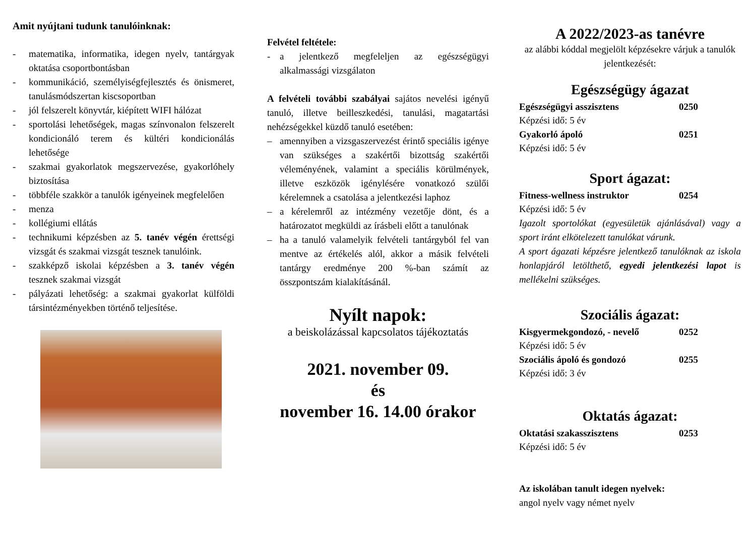Amit nyújtani tudunk tanulóinknak:
- matematika, informatika, idegen nyelv, tantárgyak oktatása csoportbontásban
- kommunikáció, személyiségfejlesztés és önismeret, tanulásmódszertan kiscsoportban
- jól felszerelt könyvtár, kiépített WIFI hálózat
- sportolási lehetőségek, magas színvonalon felszerelt kondicionáló terem és kültéri kondicionálás lehetősége
- szakmai gyakorlatok megszervezése, gyakorlóhely biztosítása
- többféle szakkör a tanulók igényeinek megfelelően
- menza
- kollégiumi ellátás
- technikumi képzésben az 5. tanév végén érettségi vizsgát és szakmai vizsgát tesznek tanulóink.
- szakképző iskolai képzésben a 3. tanév végén tesznek szakmai vizsgát
- pályázati lehetőség: a szakmai gyakorlat külföldi társintézményekben történő teljesítése.
Felvétel feltétele:
- a jelentkező megfeleljen az egészségügyi alkalmassági vizsgálaton
A felvételi további szabályai sajátos nevelési igényű tanuló, illetve beilleszkedési, tanulási, magatartási nehézségekkel küzdő tanuló esetében:
– amennyiben a vizsgaszervezést érintő speciális igénye van szükséges a szakértői bizottság szakértői véleményének, valamint a speciális körülmények, illetve eszközök igénylésére vonatkozó szülői kérelemnek a csatolása a jelentkezési laphoz
– a kérelemről az intézmény vezetője dönt, és a határozatot megküldi az írásbeli előtt a tanulónak
– ha a tanuló valamelyik felvételi tantárgyból fel van mentve az értékelés alól, akkor a másik felvételi tantárgy eredménye 200 %-ban számít az összpontszám kialakításánál.
Nyílt napok:
a beiskolázással kapcsolatos tájékoztatás
2021. november 09.
és
november 16. 14.00 órakor
A 2022/2023-as tanévre
az alábbi kóddal megjelölt képzésekre várjuk a tanulók jelentkezését:
Egészségügy ágazat
Egészségügyi asszisztens 0250
Képzési idő: 5 év
Gyakorló ápoló 0251
Képzési idő: 5 év
Sport ágazat:
Fitness-wellness instruktor 0254
Képzési idő: 5 év
Igazolt sportolókat (egyesületük ajánlásával) vagy a sport iránt elkötelezett tanulókat várunk.
A sport ágazati képzésre jelentkező tanulóknak az iskola honlapjáról letölthető, egyedi jelentkezési lapot is mellékelni szükséges.
Szociális ágazat:
Kisgyermekgondozó, - nevelő 0252
Képzési idő: 5 év
Szociális ápoló és gondozó 0255
Képzési idő: 3 év
Oktatás ágazat:
Oktatási szakasszisztens 0253
Képzési idő: 5 év
Az iskolában tanult idegen nyelvek:
angol nyelv vagy német nyelv